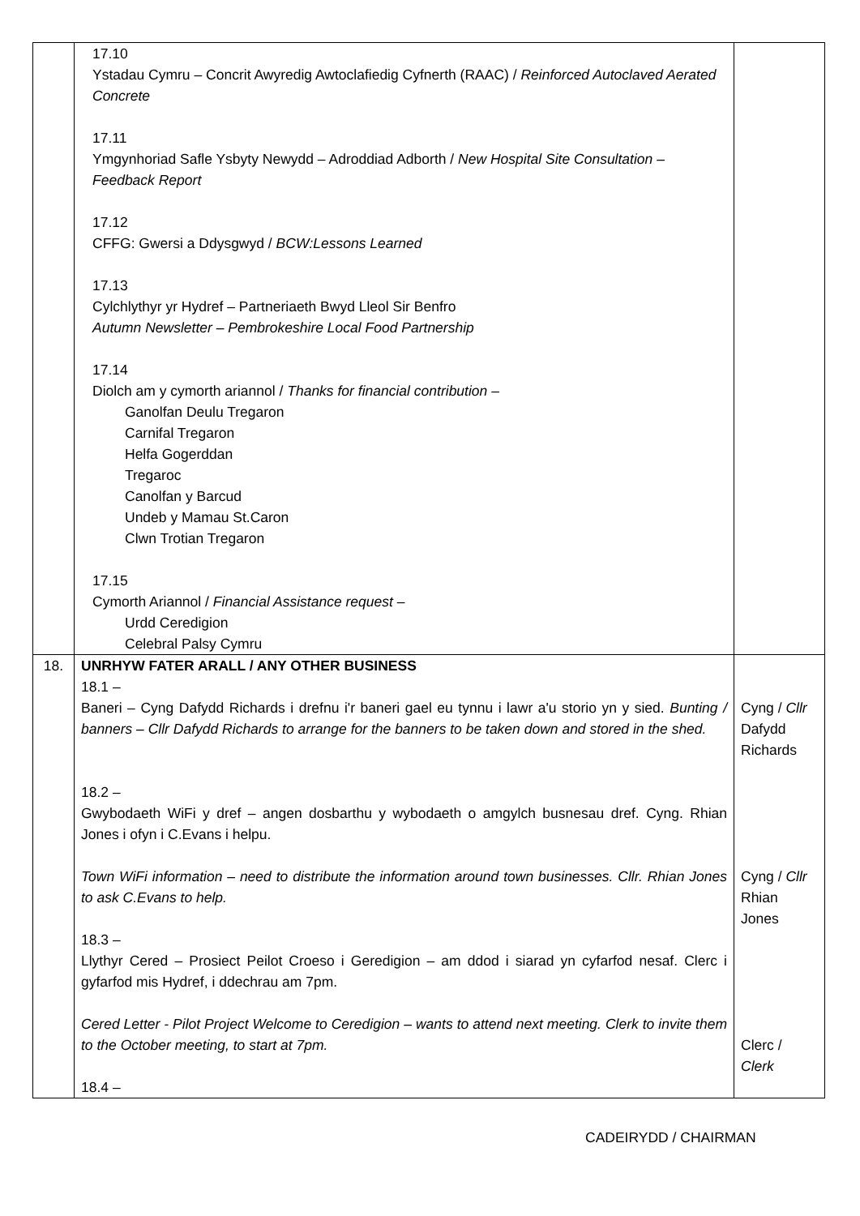| | 17.10 Ystadau Cymru – Concrit Awyredig Awtoclafiedig Cyfnerth (RAAC) / Reinforced Autoclaved Aerated Concrete 17.11 Ymgynhoriad Safle Ysbyty Newydd – Adroddiad Adborth / New Hospital Site Consultation – Feedback Report 17.12 CFFG: Gwersi a Ddysgwyd / BCW:Lessons Learned 17.13 Cylchlythyr yr Hydref – Partneriaeth Bwyd Lleol Sir Benfro Autumn Newsletter – Pembrokeshire Local Food Partnership 17.14 Diolch am y cymorth ariannol / Thanks for financial contribution – Ganolfan Deulu Tregaron Carnifal Tregaron Helfa Gogerddan Tregaroc Canolfan y Barcud Undeb y Mamau St.Caron Clwn Trotian Tregaron 17.15 Cymorth Ariannol / Financial Assistance request – Urdd Ceredigion Celebral Palsy Cymru | |
| 18. | UNRHYW FATER ARALL / ANY OTHER BUSINESS 18.1 – Baneri – Cyng Dafydd Richards i drefnu i'r baneri gael eu tynnu i lawr a'u storio yn y sied. Bunting / banners – Cllr Dafydd Richards to arrange for the banners to be taken down and stored in the shed. 18.2 – Gwybodaeth WiFi y dref – angen dosbarthu y wybodaeth o amgylch busnesau dref. Cyng. Rhian Jones i ofyn i C.Evans i helpu. Town WiFi information – need to distribute the information around town businesses. Cllr. Rhian Jones to ask C.Evans to help. 18.3 – Llythyr Cered – Prosiect Peilot Croeso i Geredigion – am ddod i siarad yn cyfarfod nesaf. Clerc i gyfarfod mis Hydref, i ddechrau am 7pm. Cered Letter - Pilot Project Welcome to Ceredigion – wants to attend next meeting. Clerk to invite them to the October meeting, to start at 7pm. 18.4 – | Cyng / Cllr Dafydd Richards Cyng / Cllr Rhian Jones Clerc / Clerk |
CADEIRYDD / CHAIRMAN